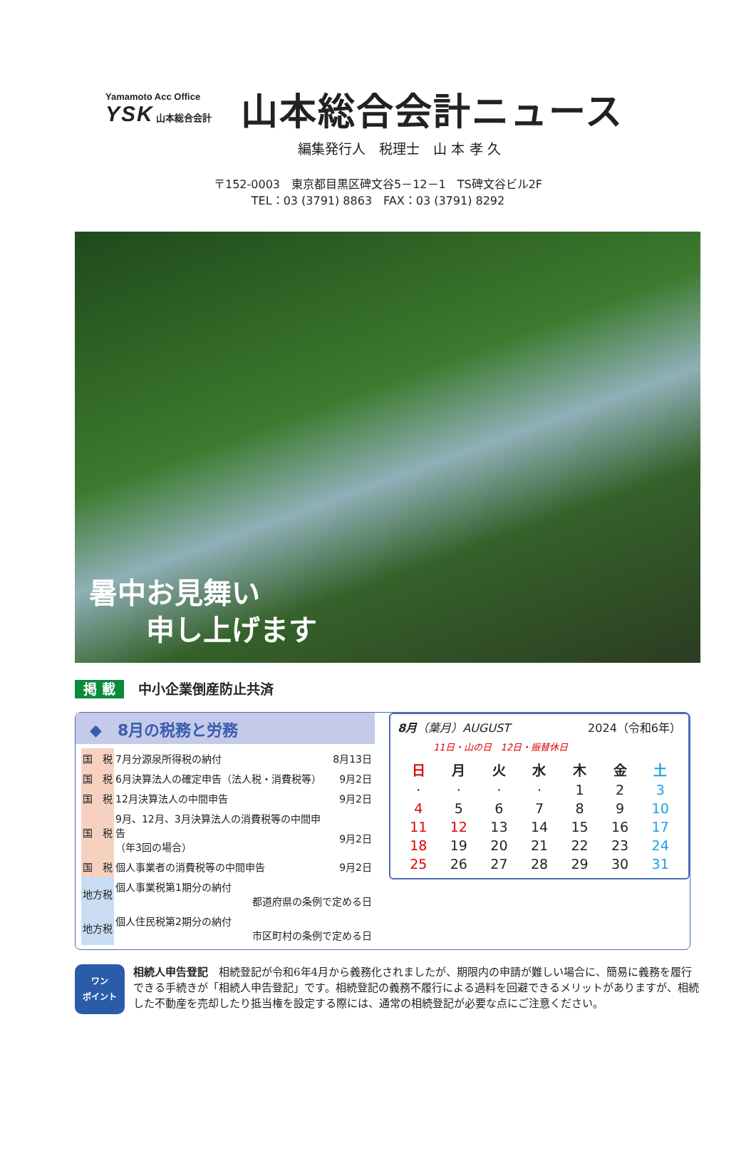Yamamoto Acc Office
YSK 山本総合会計
山本総合会計ニュース
編集発行人　税理士　山 本 孝 久
〒152-0003　東京都目黒区碑文谷5－12－1　TS碑文谷ビル2F
TEL：03 (3791) 8863　FAX：03 (3791) 8292
暑中お見舞い
　　申し上げます
掲 載 中小企業倒産防止共済
◆　8月の税務と労務
| 国 税 | 7月分源泉所得税の納付 | 8月13日 |
| 国 税 | 6月決算法人の確定申告（法人税・消費税等） | 9月2日 |
| 国 税 | 12月決算法人の中間申告 | 9月2日 |
| 国 税 | 9月、12月、3月決算法人の消費税等の中間申告 （年3回の場合） | 9月2日 |
| 国 税 | 個人事業者の消費税等の中間申告 | 9月2日 |
| 地方税 | 個人事業税第1期分の納付 都道府県の条例で定める日 | |
| 地方税 | 個人住民税第2期分の納付 市区町村の条例で定める日 | |
8月（葉月）AUGUST 2024（令和6年）
11日・山の日　12日・振替休日
| 日 | 月 | 火 | 水 | 木 | 金 | 土 |
| --- | --- | --- | --- | --- | --- | --- |
| · | · | · | · | 1 | 2 | 3 |
| 4 | 5 | 6 | 7 | 8 | 9 | 10 |
| 11 | 12 | 13 | 14 | 15 | 16 | 17 |
| 18 | 19 | 20 | 21 | 22 | 23 | 24 |
| 25 | 26 | 27 | 28 | 29 | 30 | 31 |
ワン
ポイント
相続人申告登記　相続登記が令和6年4月から義務化されましたが、期限内の申請が難しい場合に、簡易に義務を履行できる手続きが「相続人申告登記」です。相続登記の義務不履行による過料を回避できるメリットがありますが、相続した不動産を売却したり抵当権を設定する際には、通常の相続登記が必要な点にご注意ください。